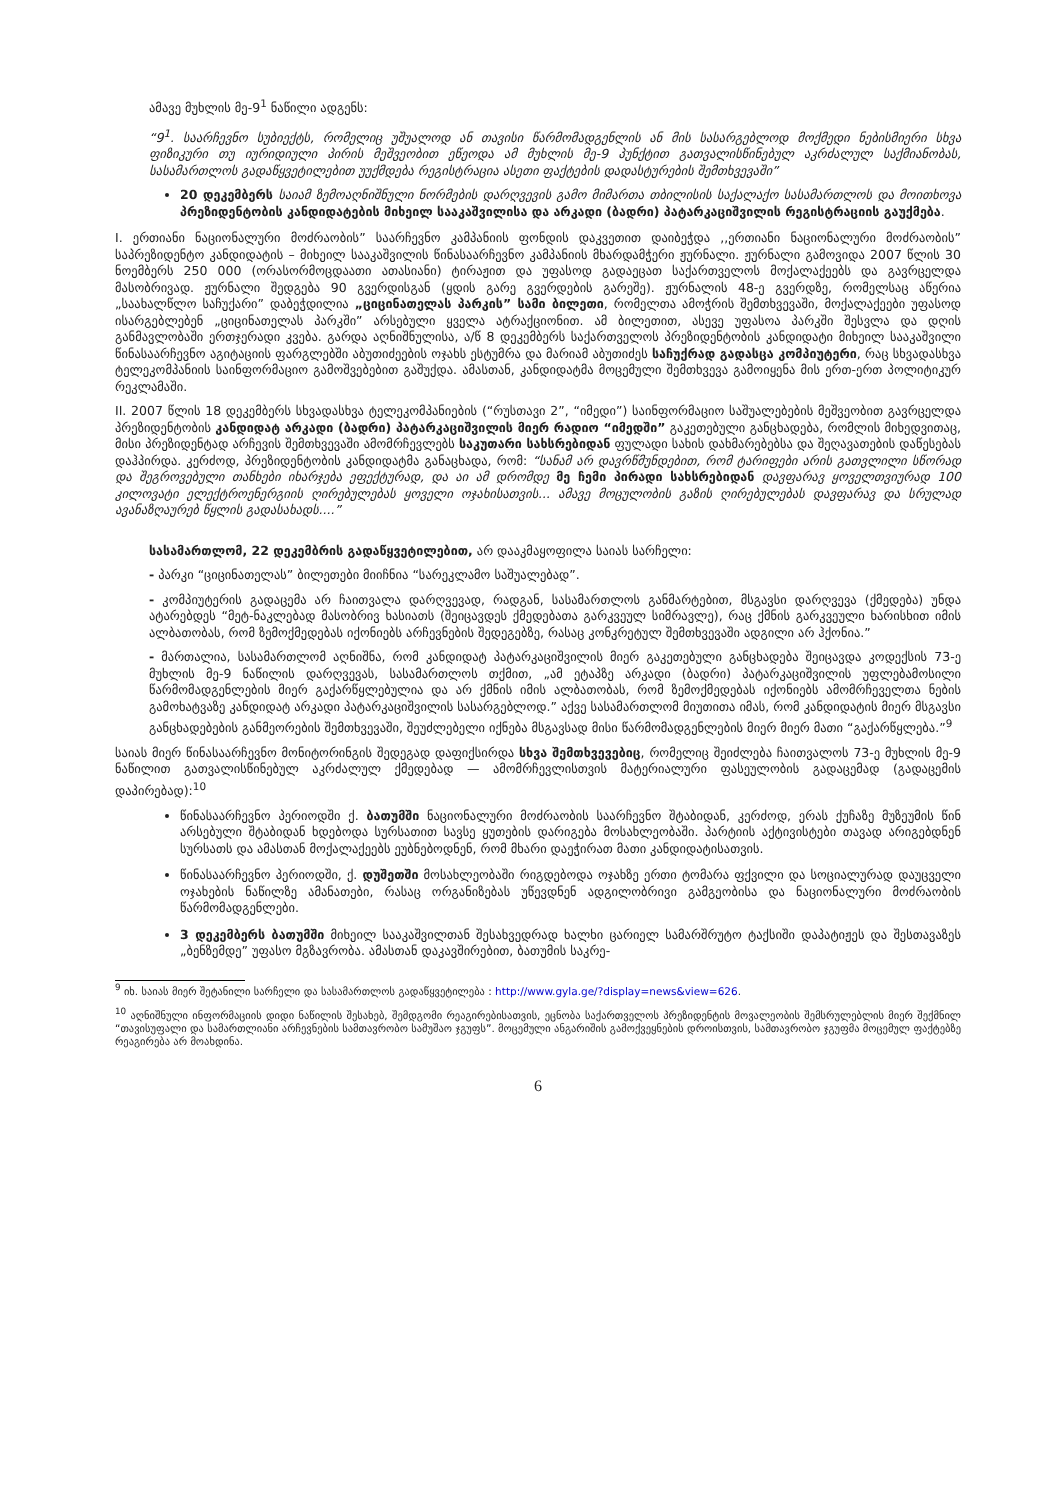ამავე მუხლის მე-9<sup>1</sup> ნაწილი ადგენს:
“9<sup>1</sup>. საარჩევნო სუბიექტს, რომელიც უშუალოდ ან თავისი წარმომადგენლის ან მის სასარგებლოდ მოქმედი ნებისმიერი სხვა ფიზიკური თუ იურიდიული პირის მეშვეობით ეწეოდა ამ მუხლის მე-9 პუნქტით გათვალისწინებულ აკრძალულ საქმიანობას, სასამართლოს გადაწყვეტილებით უუქმდება რეგისტრაცია ასეთი ფაქტების დადასტურების შემთხვევაში”
20 დეკემბერს საიამ ზემოაღნიშნული ნორმების დარღვევის გამო მიმართა თბილისის საქალაქო სასამართლოს და მოითხოვა პრეზიდენტობის კანდიდატების მიხეილ სააკაშვილისა და არკადი (ბადრი) პატარკაციშვილის რეგისტრაციის გაუქმება.
I. ერთიანი ნაციონალური მოძრაობის” საარჩევნო კამპანიის ფონდის დაკვეთით დაიბეჭდა ,,ერთიანი ნაციონალური მოძრაობის” საპრეზიდენტო კანდიდატის – მიხეილ სააკაშვილის წინასაარჩევნო კამპანიის მხარდამჭერი ჟურნალი. ჟურნალი გამოვიდა 2007 წლის 30 ნოემბერს 250 000 (ორასორმოცდაათი ათასიანი) ტირაჟით და უფასოდ გადაეცათ საქართველოს მოქალაქეებს და გავრცელდა მასობრივად. ჟურნალი შედგება 90 გვერდისგან (ყდის გარე გვერდების გარეშე). ჟურნალის 48-ე გვერდზე, რომელსაც აწერია „საახალწლო საჩუქარი” დაბეჭდილია „ციცინათელას პარკის” სამი ბილეთი, რომელთა ამოჭრის შემთხვევაში, მოქალაქეები უფასოდ ისარგებლებენ „ციცინათელას პარკში” არსებული ყველა ატრაქციონით. ამ ბილეთით, ასევე უფასოა პარკში შესვლა და დღის განმავლობაში ერთჯერადი კვება. გარდა აღნიშნულისა, ა/წ 8 დეკემბერს საქართველოს პრეზიდენტობის კანდიდატი მიხეილ სააკაშვილი წინასაარჩევნო აგიტაციის ფარგლებში აბუთიძეების ოჯახს ესტუმრა და მარიამ აბუთიძეს საჩუქრად გადასცა კომპიუტერი, რაც სხვადასხვა ტელეკომპანიის საინფორმაციო გამოშვებებით გაშუქდა. ამასთან, კანდიდატმა მოცემული შემთხვევა გამოიყენა მის ერთ-ერთ პოლიტიკურ რეკლამაში.
II. 2007 წლის 18 დეკემბერს სხვადასხვა ტელეკომპანიების (“რუსთავი 2”, “იმედი”) საინფორმაციო საშუალებების მეშვეობით გავრცელდა პრეზიდენტობის კანდიდატ არკადი (ბადრი) პატარკაციშვილის მიერ რადიო “იმედში” გაკეთებული განცხადება, რომლის მიხედვითაც, მისი პრეზიდენტად არჩევის შემთხვევაში ამომრჩევლებს საკუთარი სახსრებიდან ფულადი სახის დახმარებებსა და შეღავათების დაწესებას დაჰპირდა. კერძოდ, პრეზიდენტობის კანდიდატმა განაცხადა, რომ: “სანამ არ დავრწმუნდებით, რომ ტარიფები არის გათვლილი სწორად და შეგროვებული თანხები იხარჯება ეფექტურად, და აი ამ დრომდე მე ჩემი პირადი სახსრებიდან დავფარავ ყოველთვიურად 100 კილოვატი ელექტროენერგიის ღირებულებას ყოველი ოჯახისათვის... ამავე მოცულობის გაზის ღირებულებას დავფარავ და სრულად ავანაზღაურებ წყლის გადასახადს....”
სასამართლომ, 22 დეკემბრის გადაწყვეტილებით, არ დააკმაყოფილა საიას სარჩელი:
- პარკი “ციცინათელას” ბილეთები მიიჩნია “სარეკლამო საშუალებად”.
- კომპიუტერის გადაცემა არ ჩაითვალა დარღვევად, რადგან, სასამართლოს განმარტებით, მსგავსი დარღვევა (ქმედება) უნდა ატარებდეს “მეტ-ნაკლებად მასობრივ ხასიათს (შეიცავდეს ქმედებათა გარკვეულ სიმრავლე), რაც ქმნის გარკვეული ხარისხით იმის ალბათობას, რომ ზემოქმედებას იქონიებს არჩევნების შედეგებზე, რასაც კონკრეტულ შემთხვევაში ადგილი არ ჰქონია.”
- მართალია, სასამართლომ აღნიშნა, რომ კანდიდატ პატარკაციშვილის მიერ გაკეთებული განცხადება შეიცავდა კოდექსის 73-ე მუხლის მე-9 ნაწილის დარღვევას, სასამართლოს თქმით, „ამ ეტაპზე არკადი (ბადრი) პატარკაციშვილის უფლებამოსილი წარმომადგენლების მიერ გაქარწყლებულია და არ ქმნის იმის ალბათობას, რომ ზემოქმედებას იქონიებს ამომრჩეველთა ნების გამოხატვაზე კანდიდატ არკადი პატარკაციშვილის სასარგებლოდ.” აქვე სასამართლომ მიუთითა იმას, რომ კანდიდატის მიერ მსგავსი განცხადებების განმეორების შემთხვევაში, შეუძლებელი იქნება მსგავსად მისი წარმომადგენლების მიერ მიერ მათი “გაქარწყლება.”<sup>9</sup>
საიას მიერ წინასაარჩევნო მონიტორინგის შედეგად დაფიქსირდა სხვა შემთხვევებიც, რომელიც შეიძლება ჩაითვალოს 73-ე მუხლის მე-9 ნაწილით გათვალისწინებულ აკრძალულ ქმედებად — ამომრჩევლისთვის მატერიალური ფასეულობის გადაცემად (გადაცემის დაპირებად):<sup>10</sup>
წინასაარჩევნო პერიოდში ქ. ბათუმში ნაციონალური მოძრაობის საარჩევნო შტაბიდან, კერძოდ, ერას ქუჩაზე მუზეუმის წინ არსებული შტაბიდან ხდებოდა სურსათით სავსე ყუთების დარიგება მოსახლეობაში. პარტიის აქტივისტები თავად არიგებდნენ სურსათს და ამასთან მოქალაქეებს ეუბნებოდნენ, რომ მხარი დაეჭირათ მათი კანდიდატისათვის.
წინასაარჩევნო პერიოდში, ქ. დუშეთში მოსახლეობაში რიგდებოდა ოჯახზე ერთი ტომარა ფქვილი და სოციალურად დაუცველი ოჯახების ნაწილზე ამანათები, რასაც ორგანიზებას უწევდნენ ადგილობრივი გამგეობისა და ნაციონალური მოძრაობის წარმომადგენლები.
3 დეკემბერს ბათუმში მიხეილ სააკაშვილთან შესახვედრად ხალხი ცარიელ სამარშრუტო ტაქსიში დაპატიჟეს და შესთავაზეს „ბენზემდე” უფასო მგზავრობა. ამასთან დაკავშირებით, ბათუმის საკრე-
<sup>9</sup> იხ. საიას მიერ შეტანილი სარჩელი და სასამართლოს გადაწყვეტილება : http://www.gyla.ge/?display=news&view=626.
<sup>10</sup> აღნიშნული ინფორმაციის დიდი ნაწილის შესახებ, შემდგომი რეაგირებისათვის, ეცნობა საქართველოს პრეზიდენტის მოვალეობის შემსრულებლის მიერ შექმნილ “თავისუფალი და სამართლიანი არჩევნების სამთავრობო სამუშაო ჯგუფს”. მოცემული ანგარიშის გამოქვეყნების დროისთვის, სამთავრობო ჯგუფმა მოცემულ ფაქტებზე რეაგირება არ მოახდინა.
6